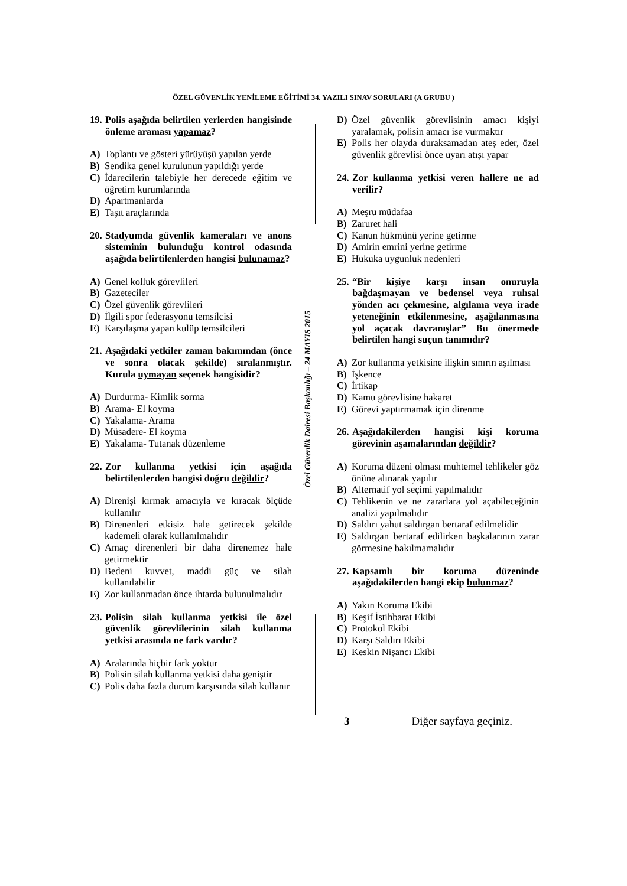ÖZEL GÜVENLİK YENİLEME EĞİTİMİ 34. YAZILI SINAV SORULARI (A GRUBU )
Özel Güvenlik Dairesi Başkanlığı – 24 MAYIS 2015
19. Polis aşağıda belirtilen yerlerden hangisinde önleme araması yapamaz?
A) Toplantı ve gösteri yürüyüşü yapılan yerde
B) Sendika genel kurulunun yapıldığı yerde
C) İdarecilerin talebiyle her derecede eğitim ve öğretim kurumlarında
D) Apartmanlarda
E) Taşıt araçlarında
20. Stadyumda güvenlik kameraları ve anons sisteminin bulunduğu kontrol odasında aşağıda belirtilenlerden hangisi bulunamaz?
A) Genel kolluk görevlileri
B) Gazeteciler
C) Özel güvenlik görevlileri
D) İlgili spor federasyonu temsilcisi
E) Karşılaşma yapan kulüp temsilcileri
21. Aşağıdaki yetkiler zaman bakımından (önce ve sonra olacak şekilde) sıralanmıştır. Kurula uymayan seçenek hangisidir?
A) Durdurma- Kimlik sorma
B) Arama- El koyma
C) Yakalama- Arama
D) Müsadere- El koyma
E) Yakalama- Tutanak düzenleme
22. Zor kullanma yetkisi için aşağıda belirtilenlerden hangisi doğru değildir?
A) Direnişi kırmak amacıyla ve kıracak ölçüde kullanılır
B) Direnenleri etkisiz hale getirecek şekilde kademeli olarak kullanılmalıdır
C) Amaç direnenleri bir daha direnemez hale getirmektir
D) Bedeni kuvvet, maddi güç ve silah kullanılabilir
E) Zor kullanmadan önce ihtarda bulunulmalıdır
23. Polisin silah kullanma yetkisi ile özel güvenlik görevlilerinin silah kullanma yetkisi arasında ne fark vardır?
A) Aralarında hiçbir fark yoktur
B) Polisin silah kullanma yetkisi daha geniştir
C) Polis daha fazla durum karşısında silah kullanır
D) Özel güvenlik görevlisinin amacı kişiyi yaralamak, polisin amacı ise vurmaktır
E) Polis her olayda duraksamadan ateş eder, özel güvenlik görevlisi önce uyarı atışı yapar
24. Zor kullanma yetkisi veren hallere ne ad verilir?
A) Meşru müdafaa
B) Zaruret hali
C) Kanun hükmünü yerine getirme
D) Amirin emrini yerine getirme
E) Hukuka uygunluk nedenleri
25. “Bir kişiye karşı insan onuruyla bağdaşmayan ve bedensel veya ruhsal yönden acı çekmesine, algılama veya irade yeteneğinin etkilenmesine, aşağılanmasına yol açacak davranışlar” Bu önermede belirtilen hangi suçun tanımıdır?
A) Zor kullanma yetkisine ilişkin sınırın aşılması
B) İşkence
C) İrtikap
D) Kamu görevlisine hakaret
E) Görevi yaptırmamak için direnme
26. Aşağıdakilerden hangisi kişi koruma görevinin aşamalarından değildir?
A) Koruma düzeni olması muhtemel tehlikeler göz önüne alınarak yapılır
B) Alternatif yol seçimi yapılmalıdır
C) Tehlikenin ve ne zararlara yol açabileceğinin analizi yapılmalıdır
D) Saldırı yahut saldırgan bertaraf edilmelidir
E) Saldırgan bertaraf edilirken başkalarının zarar görmesine bakılmamalıdır
27. Kapsamlı bir koruma düzeninde aşağıdakilerden hangi ekip bulunmaz?
A) Yakın Koruma Ekibi
B) Keşif İstihbarat Ekibi
C) Protokol Ekibi
D) Karşı Saldırı Ekibi
E) Keskin Nişancı Ekibi
3 Diğer sayfaya geçiniz.